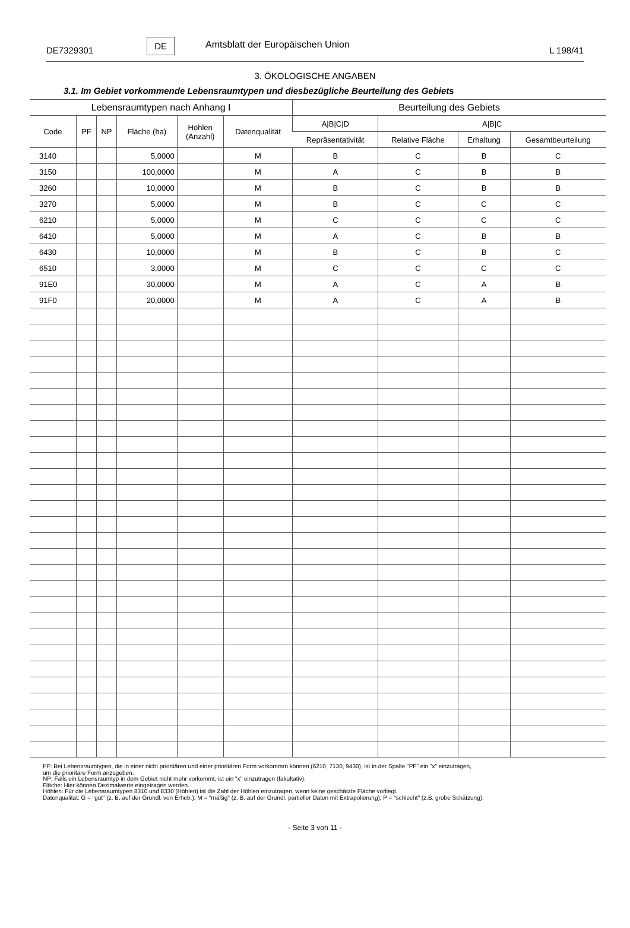DE7329301 DE Amtsblatt der Europäischen Union L 198/41
3. ÖKOLOGISCHE ANGABEN
3.1. Im Gebiet vorkommende Lebensraumtypen und diesbezügliche Beurteilung des Gebiets
| Lebensraumtypen nach Anhang I | | | | | | Beurteilung des Gebiets | | | |
| --- | --- | --- | --- | --- | --- | --- | --- | --- | --- |
| Code | PF | NP | Fläche (ha) | Höhlen (Anzahl) | Datenqualität | A/B/C/D | A/B/C | | |
| | | | | | | Repräsentativität | Relative Fläche | Erhaltung | Gesamtbeurteilung |
| 3140 | | | 5,0000 | | M | B | C | B | C |
| 3150 | | | 100,0000 | | M | A | C | B | B |
| 3260 | | | 10,0000 | | M | B | C | B | B |
| 3270 | | | 5,0000 | | M | B | C | C | C |
| 6210 | | | 5,0000 | | M | C | C | C | C |
| 6410 | | | 5,0000 | | M | A | C | B | B |
| 6430 | | | 10,0000 | | M | B | C | B | C |
| 6510 | | | 3,0000 | | M | C | C | C | C |
| 91E0 | | | 30,0000 | | M | A | C | A | B |
| 91F0 | | | 20,0000 | | M | A | C | A | B |
PF: Bei Lebensraumtypen, die in einer nicht prioritären und einer prioritären Form vorkommrn können (6210, 7130, 9430), ist in der Spalte "PF" ein "x" einzutragen,
um die prioritäre Form anzugeben.
NP: Falls ein Lebensraumtyp in dem Gebiet nicht mehr vorkommt, ist ein "x" einzutragen (fakultativ).
Fläche: Hier können Dezimalwerte eingetragen werden.
Höhlen: Für die Lebensraumtypen 8310 und 8330 (Höhlen) ist die Zahl der Höhlen einzutragen, wenn keine geschätzte Fläche vorliegt.
Datenqualität: G = "gut" (z. B. auf der Grundl. von Erheb.); M = "mäßig" (z. B. auf der Grundl. partieller Daten mit Extrapolierung); P = "schlecht" (z.B. grobe Schätzung).
- Seite 3 von 11 -